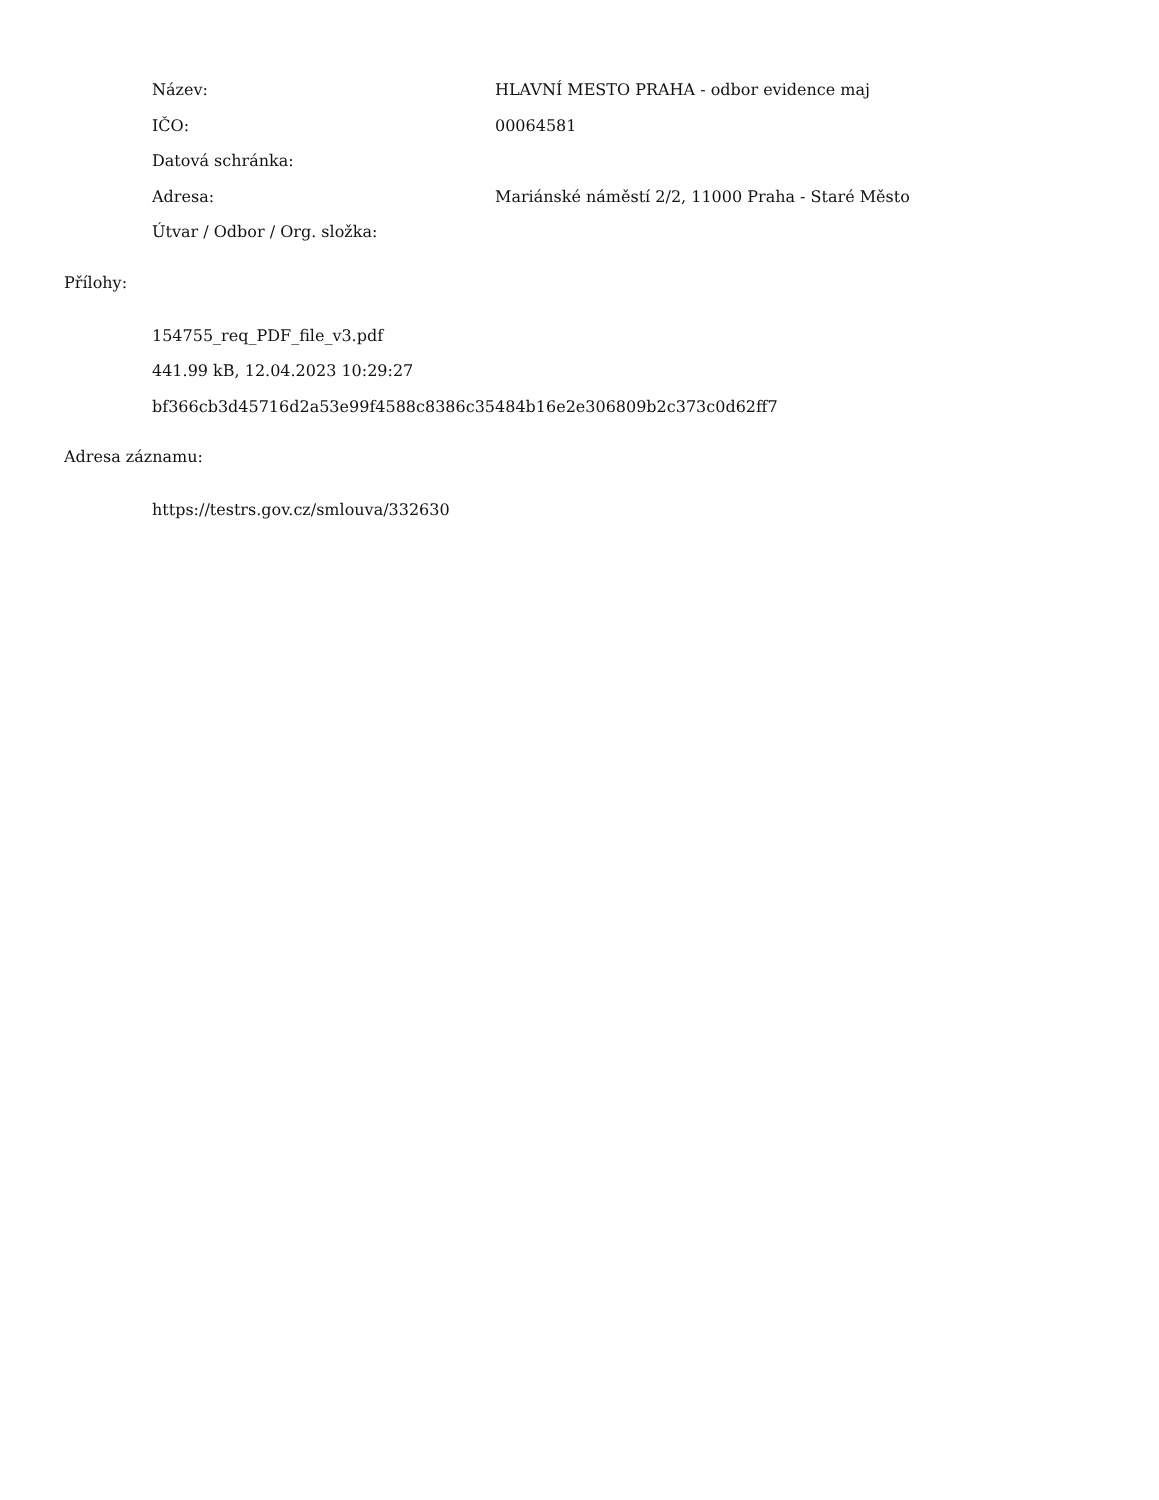| Název: | HLAVNÍ MESTO PRAHA - odbor evidence maj |
| IČO: | 00064581 |
| Datová schránka: | |
| Adresa: | Mariánské náměstí 2/2, 11000 Praha - Staré Město |
| Útvar / Odbor / Org. složka: | |
Přílohy:
154755_req_PDF_file_v3.pdf
441.99 kB, 12.04.2023 10:29:27
bf366cb3d45716d2a53e99f4588c8386c35484b16e2e306809b2c373c0d62ff7
Adresa záznamu:
https://testrs.gov.cz/smlouva/332630